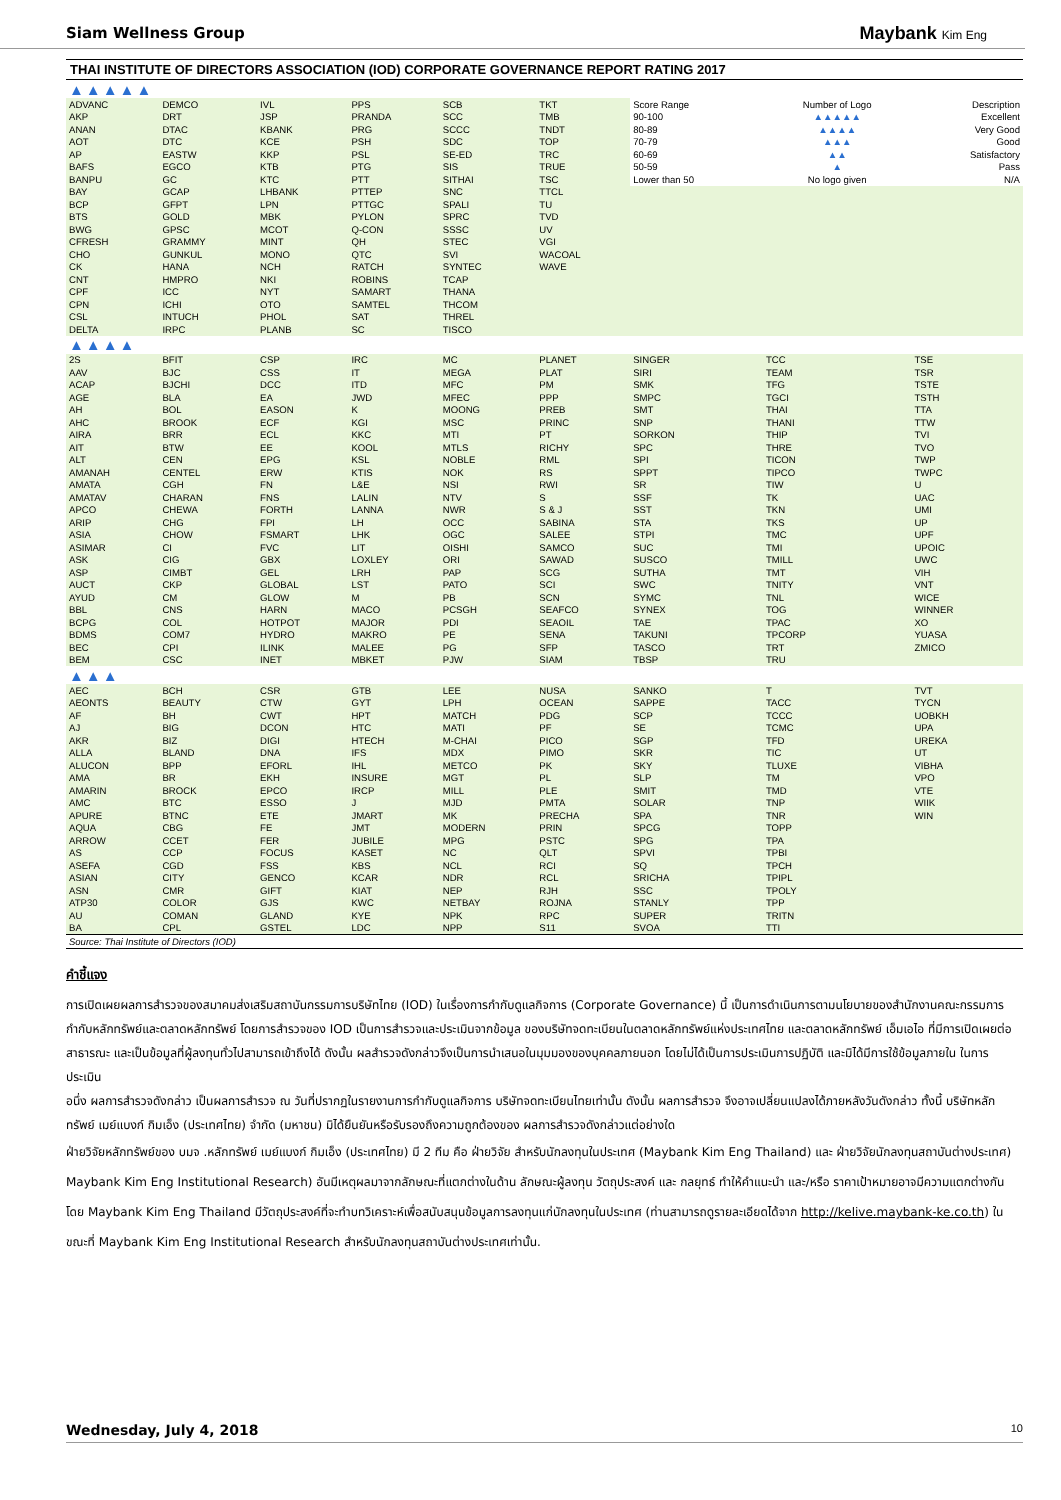Siam Wellness Group
Maybank Kim Eng
THAI INSTITUTE OF DIRECTORS ASSOCIATION (IOD) CORPORATE GOVERNANCE REPORT RATING 2017
| ▲▲▲▲▲ | | | | | | | | |
| ADVANC | DEMCO | IVL | PPS | SCB | TKT | Score Range | Number of Logo | Description |
| AKP | DRT | JSP | PRANDA | SCC | TMB | 90-100 | ▲▲▲▲▲ | Excellent |
| ANAN | DTAC | KBANK | PRG | SCCC | TNDT | 80-89 | ▲▲▲▲ | Very Good |
| AOT | DTC | KCE | PSH | SDC | TOP | 70-79 | ▲▲▲ | Good |
| AP | EASTW | KKP | PSL | SE-ED | TRC | 60-69 | ▲▲ | Satisfactory |
| BAFS | EGCO | KTB | PTG | SIS | TRUE | 50-59 | ▲ | Pass |
| BANPU | GC | KTC | PTT | SITHAI | TSC | Lower than 50 | No logo given | N/A |
| BAY | GCAP | LHBANK | PTTEP | SNC | TTCL | | | |
| BCP | GFPT | LPN | PTTGC | SPALI | TU | | | |
| BTS | GOLD | MBK | PYLON | SPRC | TVD | | | |
| BWG | GPSC | MCOT | Q-CON | SSSC | UV | | | |
| CFRESH | GRAMMY | MINT | QH | STEC | VGI | | | |
| CHO | GUNKUL | MONO | QTC | SVI | WACOAL | | | |
| CK | HANA | NCH | RATCH | SYNTEC | WAVE | | | |
| CNT | HMPRO | NKI | ROBINS | TCAP | | | | |
| CPF | ICC | NYT | SAMART | THANA | | | | |
| CPN | ICHI | OTO | SAMTEL | THCOM | | | | |
| CSL | INTUCH | PHOL | SAT | THREL | | | | |
| DELTA | IRPC | PLANB | SC | TISCO | | | | |
| ▲▲▲▲ | | | | | | | | |
| 2S | BFIT | CSP | IRC | MC | PLANET | SINGER | TCC | TSE |
| AAV | BJC | CSS | IT | MEGA | PLAT | SIRI | TEAM | TSR |
| ACAP | BJCHI | DCC | ITD | MFC | PM | SMK | TFG | TSTE |
| AGE | BLA | EA | JWD | MFEC | PPP | SMPC | TGCI | TSTH |
| AH | BOL | EASON | K | MOONG | PREB | SMT | THAI | TTA |
| AHC | BROOK | ECF | KGI | MSC | PRINC | SNP | THANI | TTW |
| AIRA | BRR | ECL | KKC | MTI | PT | SORKON | THIP | TVI |
| AIT | BTW | EE | KOOL | MTLS | RICHY | SPC | THRE | TVO |
| ALT | CEN | EPG | KSL | NOBLE | RML | SPI | TICON | TWP |
| AMANAH | CENTEL | ERW | KTIS | NOK | RS | SPPT | TIPCO | TWPC |
| AMATA | CGH | FN | L&E | NSI | RWI | SR | TIW | U |
| AMATAV | CHARAN | FNS | LALIN | NTV | S | SSF | TK | UAC |
| APCO | CHEWA | FORTH | LANNA | NWR | S & J | SST | TKN | UMI |
| ARIP | CHG | FPI | LH | OCC | SABINA | STA | TKS | UP |
| ASIA | CHOW | FSMART | LHK | OGC | SALEE | STPI | TMC | UPF |
| ASIMAR | CI | FVC | LIT | OISHI | SAMCO | SUC | TMI | UPOIC |
| ASK | CIG | GBX | LOXLEY | ORI | SAWAD | SUSCO | TMILL | UWC |
| ASP | CIMBT | GEL | LRH | PAP | SCG | SUTHA | TMT | VIH |
| AUCT | CKP | GLOBAL | LST | PATO | SCI | SWC | TNITY | VNT |
| AYUD | CM | GLOW | M | PB | SCN | SYMC | TNL | WICE |
| BBL | CNS | HARN | MACO | PCSGH | SEAFCO | SYNEX | TOG | WINNER |
| BCPG | COL | HOTPOT | MAJOR | PDI | SEAOIL | TAE | TPAC | XO |
| BDMS | COM7 | HYDRO | MAKRO | PE | SENA | TAKUNI | TPCORP | YUASA |
| BEC | CPI | ILINK | MALEE | PG | SFP | TASCO | TRT | ZMICO |
| BEM | CSC | INET | MBKET | PJW | SIAM | TBSP | TRU | |
| ▲▲▲ | | | | | | | | |
| AEC | BCH | CSR | GTB | LEE | NUSA | SANKO | T | TVT |
| AEONTS | BEAUTY | CTW | GYT | LPH | OCEAN | SAPPE | TACC | TYCN |
| AF | BH | CWT | HPT | MATCH | PDG | SCP | TCCC | UOBKH |
| AJ | BIG | DCON | HTC | MATI | PF | SE | TCMC | UPA |
| AKR | BIZ | DIGI | HTECH | M-CHAI | PICO | SGP | TFD | UREKA |
| ALLA | BLAND | DNA | IFS | MDX | PIMO | SKR | TIC | UT |
| ALUCON | BPP | EFORL | IHL | METCO | PK | SKY | TLUXE | VIBHA |
| AMA | BR | EKH | INSURE | MGT | PL | SLP | TM | VPO |
| AMARIN | BROCK | EPCO | IRCP | MILL | PLE | SMIT | TMD | VTE |
| AMC | BTC | ESSO | J | MJD | PMTA | SOLAR | TNP | WIIK |
| APURE | BTNC | ETE | JMART | MK | PRECHA | SPA | TNR | WIN |
| AQUA | CBG | FE | JMT | MODERN | PRIN | SPCG | TOPP | |
| ARROW | CCET | FER | JUBILE | MPG | PSTC | SPG | TPA | |
| AS | CCP | FOCUS | KASET | NC | QLT | SPVI | TPBI | |
| ASEFA | CGD | FSS | KBS | NCL | RCI | SQ | TPCH | |
| ASIAN | CITY | GENCO | KCAR | NDR | RCL | SRICHA | TPIPL | |
| ASN | CMR | GIFT | KIAT | NEP | RJH | SSC | TPOLY | |
| ATP30 | COLOR | GJS | KWC | NETBAY | ROJNA | STANLY | TPP | |
| AU | COMAN | GLAND | KYE | NPK | RPC | SUPER | TRITN | |
| BA | CPL | GSTEL | LDC | NPP | S11 | SVOA | TTI | |
Source: Thai Institute of Directors (IOD)
คำชี้แจง
การเปิดเผยผลการสำรวจของสมาคมส่งเสริมสถาบันกรรมการบริษัทไทย (IOD) ในเรื่องการกำกับดูแลกิจการ (Corporate Governance) นี้ เป็นการดำเนินการตามนโยบายของสำนักงานคณะกรรมการกำกับหลักทรัพย์และตลาดหลักทรัพย์ โดยการสำรวจของ IOD เป็นการสำรวจและประเมินจากข้อมูล ของบริษัทจดทะเบียนในตลาดหลักทรัพย์แห่งประเทศไทย และตลาดหลักทรัพย์ เอ็มเอไอ ที่มีการเปิดเผยต่อสาธารณะ และเป็นข้อมูลที่ผู้ลงทุนทั่วไปสามารถเข้าถึงได้ ดังนั้น ผลสำรวจดังกล่าวจึงเป็นการนำเสนอในมุมมองของบุคคลภายนอก โดยไม่ได้เป็นการประเมินการปฏิบัติ และมิได้มีการใช้ข้อมูลภายใน ในการประเมิน
อนึ่ง ผลการสำรวจดังกล่าว เป็นผลการสำรวจ ณ วันที่ปรากฏในรายงานการกำกับดูแลกิจการ บริษัทจดทะเบียนไทยเท่านั้น ดังนั้น ผลการสำรวจ จึงอาจเปลี่ยนแปลงได้ภายหลังวันดังกล่าว ทั้งนี้ บริษัทหลักทรัพย์ เมย์แบงก์ กิมเอ็ง (ประเทศไทย) จำกัด (มหาชน) มิได้ยืนยันหรือรับรองถึงความถูกต้องของ ผลการสำรวจดังกล่าวแต่อย่างใด
ฝ่ายวิจัยหลักทรัพย์ของ บมจ .หลักทรัพย์ เมย์แบงก์ กิมเอ็ง (ประเทศไทย) มี 2 ทีม คือ ฝ่ายวิจัย สำหรับนักลงทุนในประเทศ (Maybank Kim Eng Thailand) และ ฝ่ายวิจัยนักลงทุนสถาบันต่างประเทศ) Maybank Kim Eng Institutional Research) อันมีเหตุผลมาจากลักษณะที่แตกต่างในด้าน ลักษณะผู้ลงทุน วัตถุประสงค์ และ กลยุทธ์ ทำให้คำแนะนำ และ/หรือ ราคาเป้าหมายอาจมีความแตกต่างกัน โดย Maybank Kim Eng Thailand มีวัตถุประสงค์ที่จะทำบทวิเคราะห์เพื่อสนับสนุนข้อมูลการลงทุนแก่นักลงทุนในประเทศ (ท่านสามารถดูรายละเอียดได้จาก http://kelive.maybank-ke.co.th) ในขณะที่ Maybank Kim Eng Institutional Research สำหรับนักลงทุนสถาบันต่างประเทศเท่านั้น.
Wednesday, July 4, 2018 10